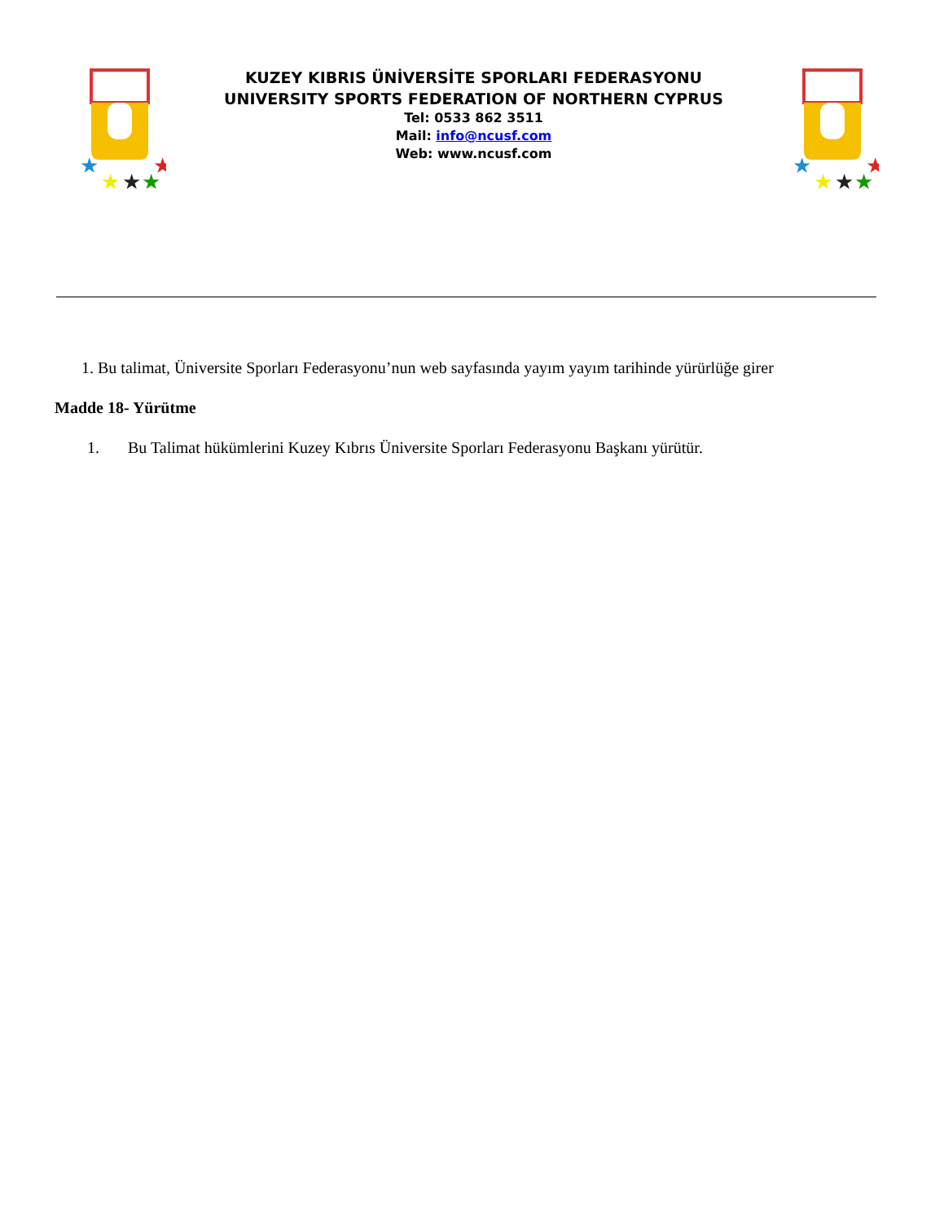★
★
★
★
★
KUZEY KIBRIS ÜNİVERSİTE SPORLARI FEDERASYONU
UNIVERSITY SPORTS FEDERATION OF NORTHERN CYPRUS
Tel: 0533 862 3511
Mail: info@ncusf.com
Web: www.ncusf.com
★
★
★
★
★
1. Bu talimat, Üniversite Sporları Federasyonu’nun web sayfasında yayım yayım tarihinde yürürlüğe girer
Madde 18- Yürütme
1. Bu Talimat hükümlerini Kuzey Kıbrıs Üniversite Sporları Federasyonu Başkanı yürütür.